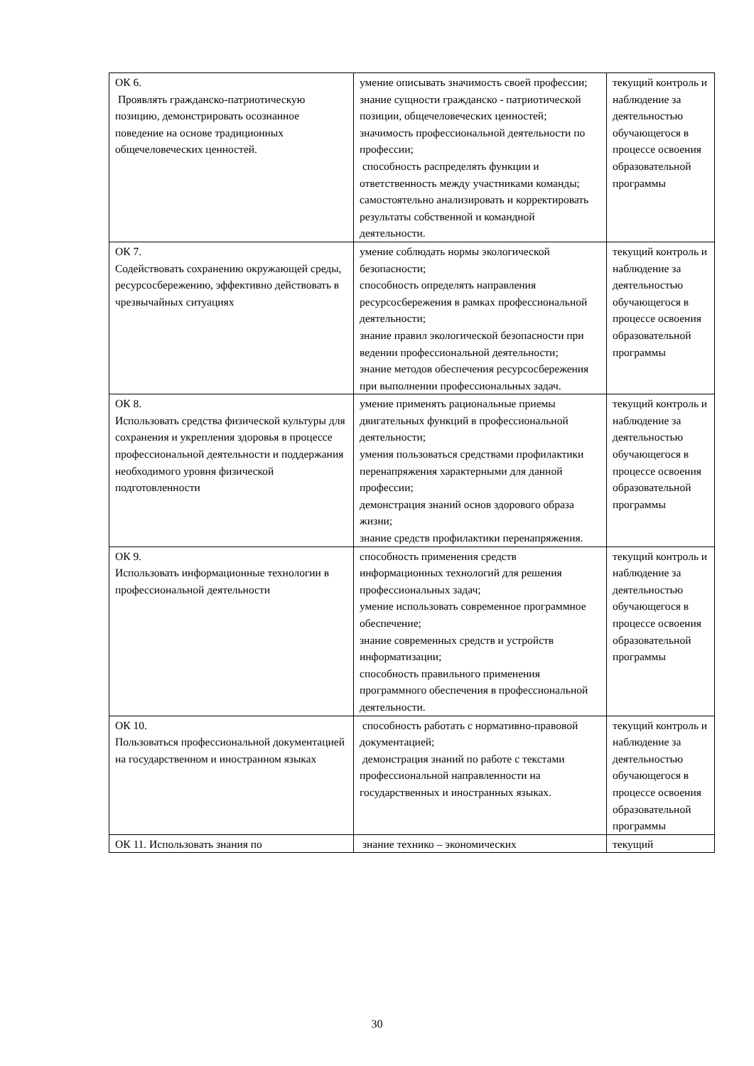| ОК 6. Проявлять гражданско-патриотическую позицию, демонстрировать осознанное поведение на основе традиционных общечеловеческих ценностей. | умение описывать значимость своей профессии; знание сущности гражданско - патриотической позиции, общечеловеческих ценностей; значимость профессиональной деятельности по профессии; способность распределять функции и ответственность между участниками команды; самостоятельно анализировать и корректировать результаты собственной и командной деятельности. | текущий контроль и наблюдение за деятельностью обучающегося в процессе освоения образовательной программы |
| ОК 7. Содействовать сохранению окружающей среды, ресурсосбережению, эффективно действовать в чрезвычайных ситуациях | умение соблюдать нормы экологической безопасности; способность определять направления ресурсосбережения в рамках профессиональной деятельности; знание правил экологической безопасности при ведении профессиональной деятельности; знание методов обеспечения ресурсосбережения при выполнении профессиональных задач. | текущий контроль и наблюдение за деятельностью обучающегося в процессе освоения образовательной программы |
| ОК 8. Использовать средства физической культуры для сохранения и укрепления здоровья в процессе профессиональной деятельности и поддержания необходимого уровня физической подготовленности | умение применять рациональные приемы двигательных функций в профессиональной деятельности; умения пользоваться средствами профилактики перенапряжения характерными для данной профессии; демонстрация знаний основ здорового образа жизни; знание средств профилактики перенапряжения. | текущий контроль и наблюдение за деятельностью обучающегося в процессе освоения образовательной программы |
| ОК 9. Использовать информационные технологии в профессиональной деятельности | способность применения средств информационных технологий для решения профессиональных задач; умение использовать современное программное обеспечение; знание современных средств и устройств информатизации; способность правильного применения программного обеспечения в профессиональной деятельности. | текущий контроль и наблюдение за деятельностью обучающегося в процессе освоения образовательной программы |
| ОК 10. Пользоваться профессиональной документацией на государственном и иностранном языках | способность работать с нормативно-правовой документацией; демонстрация знаний по работе с текстами профессиональной направленности на государственных и иностранных языках. | текущий контроль и наблюдение за деятельностью обучающегося в процессе освоения образовательной программы |
| ОК 11. Использовать знания по | знание технико – экономических | текущий |
30